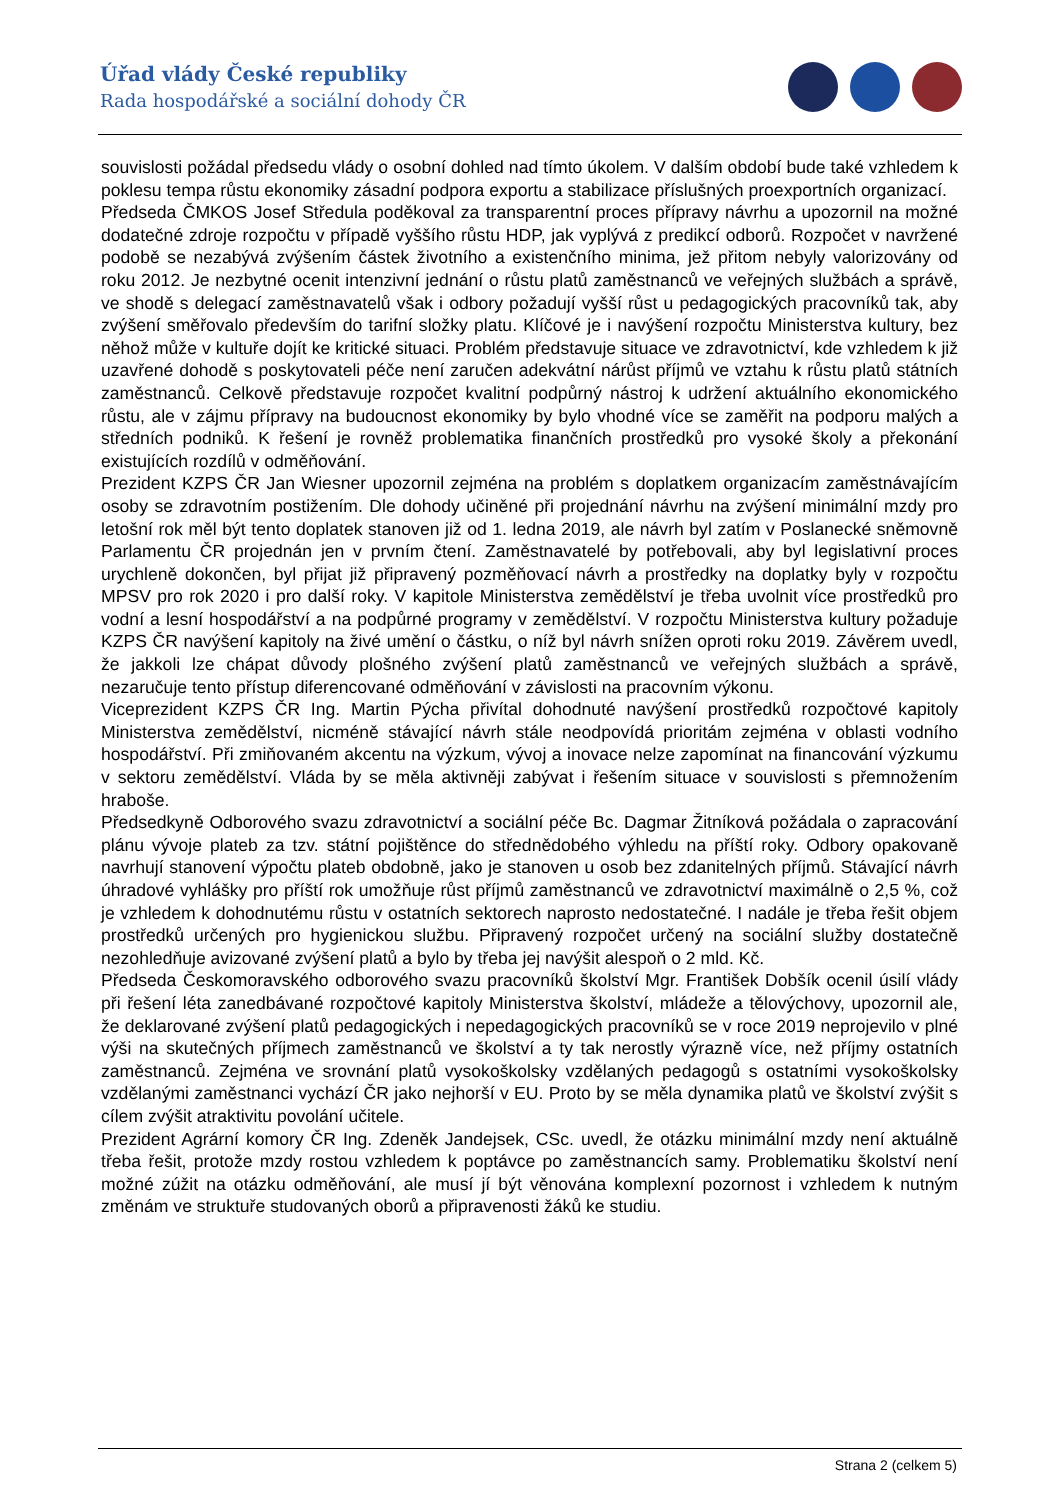Úřad vlády České republiky
Rada hospodářské a sociální dohody ČR
souvislosti požádal předsedu vlády o osobní dohled nad tímto úkolem. V dalším období bude také vzhledem k poklesu tempa růstu ekonomiky zásadní podpora exportu a stabilizace příslušných proexportních organizací.
Předseda ČMKOS Josef Středula poděkoval za transparentní proces přípravy návrhu a upozornil na možné dodatečné zdroje rozpočtu v případě vyššího růstu HDP, jak vyplývá z predikcí odborů. Rozpočet v navržené podobě se nezabývá zvýšením částek životního a existenčního minima, jež přitom nebyly valorizovány od roku 2012. Je nezbytné ocenit intenzivní jednání o růstu platů zaměstnanců ve veřejných službách a správě, ve shodě s delegací zaměstnavatelů však i odbory požadují vyšší růst u pedagogických pracovníků tak, aby zvýšení směřovalo především do tarifní složky platu. Klíčové je i navýšení rozpočtu Ministerstva kultury, bez něhož může v kultuře dojít ke kritické situaci. Problém představuje situace ve zdravotnictví, kde vzhledem k již uzavřené dohodě s poskytovateli péče není zaručen adekvátní nárůst příjmů ve vztahu k růstu platů státních zaměstnanců. Celkově představuje rozpočet kvalitní podpůrný nástroj k udržení aktuálního ekonomického růstu, ale v zájmu přípravy na budoucnost ekonomiky by bylo vhodné více se zaměřit na podporu malých a středních podniků. K řešení je rovněž problematika finančních prostředků pro vysoké školy a překonání existujících rozdílů v odměňování.
Prezident KZPS ČR Jan Wiesner upozornil zejména na problém s doplatkem organizacím zaměstnávajícím osoby se zdravotním postižením. Dle dohody učiněné při projednání návrhu na zvýšení minimální mzdy pro letošní rok měl být tento doplatek stanoven již od 1. ledna 2019, ale návrh byl zatím v Poslanecké sněmovně Parlamentu ČR projednán jen v prvním čtení. Zaměstnavatelé by potřebovali, aby byl legislativní proces urychleně dokončen, byl přijat již připravený pozměňovací návrh a prostředky na doplatky byly v rozpočtu MPSV pro rok 2020 i pro další roky. V kapitole Ministerstva zemědělství je třeba uvolnit více prostředků pro vodní a lesní hospodářství a na podpůrné programy v zemědělství. V rozpočtu Ministerstva kultury požaduje KZPS ČR navýšení kapitoly na živé umění o částku, o níž byl návrh snížen oproti roku 2019. Závěrem uvedl, že jakkoli lze chápat důvody plošného zvýšení platů zaměstnanců ve veřejných službách a správě, nezaručuje tento přístup diferencované odměňování v závislosti na pracovním výkonu.
Viceprezident KZPS ČR Ing. Martin Pýcha přivítal dohodnuté navýšení prostředků rozpočtové kapitoly Ministerstva zemědělství, nicméně stávající návrh stále neodpovídá prioritám zejména v oblasti vodního hospodářství. Při zmiňovaném akcentu na výzkum, vývoj a inovace nelze zapomínat na financování výzkumu v sektoru zemědělství. Vláda by se měla aktivněji zabývat i řešením situace v souvislosti s přemnožením hraboše.
Předsedkyně Odborového svazu zdravotnictví a sociální péče Bc. Dagmar Žitníková požádala o zapracování plánu vývoje plateb za tzv. státní pojištěnce do střednědobého výhledu na příští roky. Odbory opakovaně navrhují stanovení výpočtu plateb obdobně, jako je stanoven u osob bez zdanitelných příjmů. Stávající návrh úhradové vyhlášky pro příští rok umožňuje růst příjmů zaměstnanců ve zdravotnictví maximálně o 2,5 %, což je vzhledem k dohodnutému růstu v ostatních sektorech naprosto nedostatečné. I nadále je třeba řešit objem prostředků určených pro hygienickou službu. Připravený rozpočet určený na sociální služby dostatečně nezohledňuje avizované zvýšení platů a bylo by třeba jej navýšit alespoň o 2 mld. Kč.
Předseda Českomoravského odborového svazu pracovníků školství Mgr. František Dobšík ocenil úsilí vlády při řešení léta zanedbávané rozpočtové kapitoly Ministerstva školství, mládeže a tělovýchovy, upozornil ale, že deklarované zvýšení platů pedagogických i nepedagogických pracovníků se v roce 2019 neprojevilo v plné výši na skutečných příjmech zaměstnanců ve školství a ty tak nerostly výrazně více, než příjmy ostatních zaměstnanců. Zejména ve srovnání platů vysokoškolsky vzdělaných pedagogů s ostatními vysokoškolsky vzdělanými zaměstnanci vychází ČR jako nejhorší v EU. Proto by se měla dynamika platů ve školství zvýšit s cílem zvýšit atraktivitu povolání učitele.
Prezident Agrární komory ČR Ing. Zdeněk Jandejsek, CSc. uvedl, že otázku minimální mzdy není aktuálně třeba řešit, protože mzdy rostou vzhledem k poptávce po zaměstnancích samy. Problematiku školství není možné zúžit na otázku odměňování, ale musí jí být věnována komplexní pozornost i vzhledem k nutným změnám ve struktuře studovaných oborů a připravenosti žáků ke studiu.
Strana 2 (celkem 5)